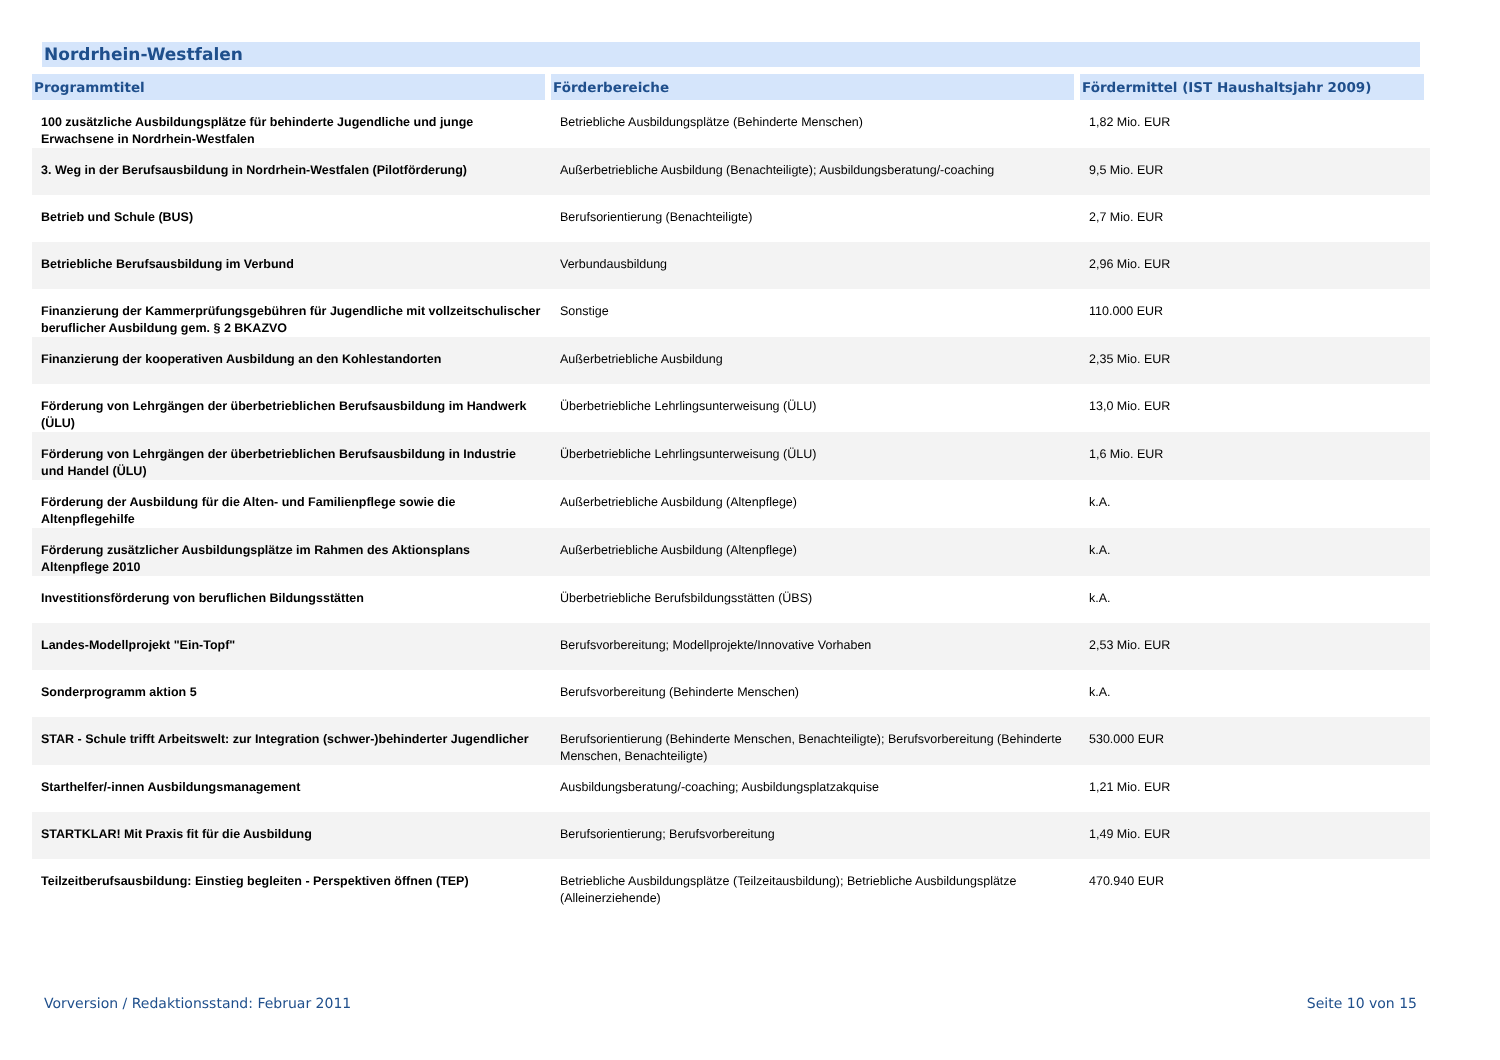Nordrhein-Westfalen
| Programmtitel | Förderbereiche | Fördermittel (IST Haushaltsjahr 2009) |
| --- | --- | --- |
| 100 zusätzliche Ausbildungsplätze für behinderte Jugendliche und junge Erwachsene in Nordrhein-Westfalen | Betriebliche Ausbildungsplätze (Behinderte Menschen) | 1,82 Mio. EUR |
| 3. Weg in der Berufsausbildung in Nordrhein-Westfalen (Pilotförderung) | Außerbetriebliche Ausbildung (Benachteiligte); Ausbildungsberatung/-coaching | 9,5 Mio. EUR |
| Betrieb und Schule (BUS) | Berufsorientierung (Benachteiligte) | 2,7 Mio. EUR |
| Betriebliche Berufsausbildung im Verbund | Verbundausbildung | 2,96 Mio. EUR |
| Finanzierung der Kammerprüfungsgebühren für Jugendliche mit vollzeitschulischer beruflicher Ausbildung gem. § 2 BKAZVO | Sonstige | 110.000 EUR |
| Finanzierung der kooperativen Ausbildung an den Kohlestandorten | Außerbetriebliche Ausbildung | 2,35 Mio. EUR |
| Förderung von Lehrgängen der überbetrieblichen Berufsausbildung im Handwerk (ÜLU) | Überbetriebliche Lehrlingsunterweisung (ÜLU) | 13,0 Mio. EUR |
| Förderung von Lehrgängen der überbetrieblichen Berufsausbildung in Industrie und Handel (ÜLU) | Überbetriebliche Lehrlingsunterweisung (ÜLU) | 1,6 Mio. EUR |
| Förderung der Ausbildung für die Alten- und Familienpflege sowie die Altenpflegehilfe | Außerbetriebliche Ausbildung (Altenpflege) | k.A. |
| Förderung zusätzlicher Ausbildungsplätze im Rahmen des Aktionsplans Altenpflege 2010 | Außerbetriebliche Ausbildung (Altenpflege) | k.A. |
| Investitionsförderung von beruflichen Bildungsstätten | Überbetriebliche Berufsbildungsstätten (ÜBS) | k.A. |
| Landes-Modellprojekt "Ein-Topf" | Berufsvorbereitung; Modellprojekte/Innovative Vorhaben | 2,53 Mio. EUR |
| Sonderprogramm aktion 5 | Berufsvorbereitung (Behinderte Menschen) | k.A. |
| STAR - Schule trifft Arbeitswelt: zur Integration (schwer-)behinderter Jugendlicher | Berufsorientierung (Behinderte Menschen, Benachteiligte); Berufsvorbereitung (Behinderte Menschen, Benachteiligte) | 530.000 EUR |
| Starthelfer/-innen Ausbildungsmanagement | Ausbildungsberatung/-coaching; Ausbildungsplatzakquise | 1,21 Mio. EUR |
| STARTKLAR! Mit Praxis fit für die Ausbildung | Berufsorientierung; Berufsvorbereitung | 1,49 Mio. EUR |
| Teilzeitberufsausbildung: Einstieg begleiten - Perspektiven öffnen (TEP) | Betriebliche Ausbildungsplätze (Teilzeitausbildung); Betriebliche Ausbildungsplätze (Alleinerziehende) | 470.940 EUR |
Vorversion / Redaktionsstand: Februar 2011
Seite 10 von 15